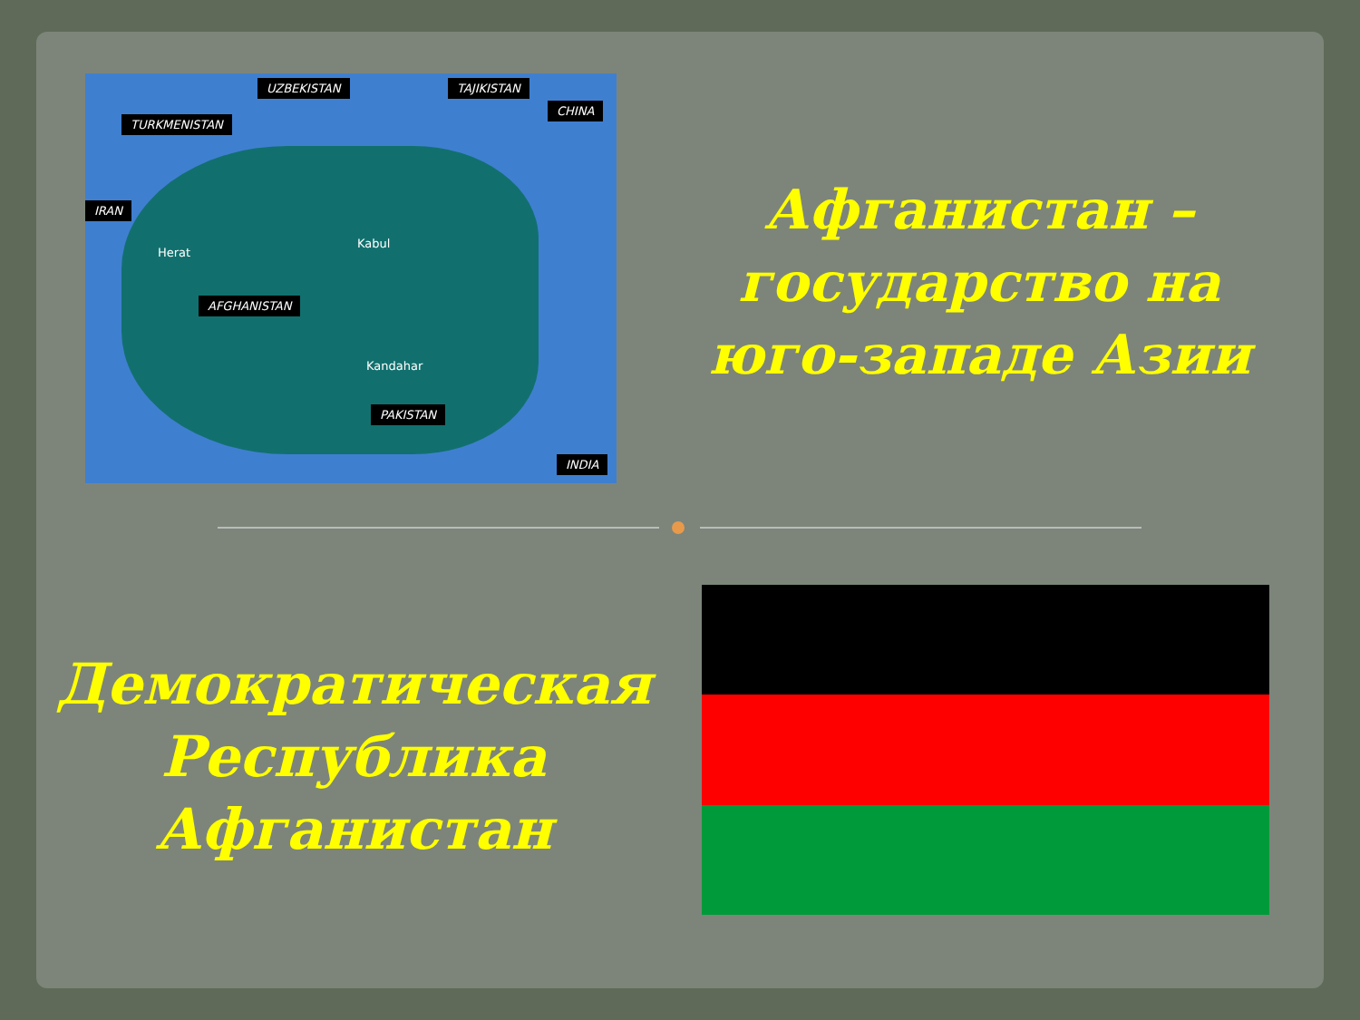UZBEKISTAN TAJIKISTAN
TURKMENISTAN
CHINA
IRAN
AFGHANISTAN
PAKISTAN
INDIA
Kabul
Herat
Kandahar
Афганистан – государство на юго-западе Азии
Демократическая Республика Афганистан